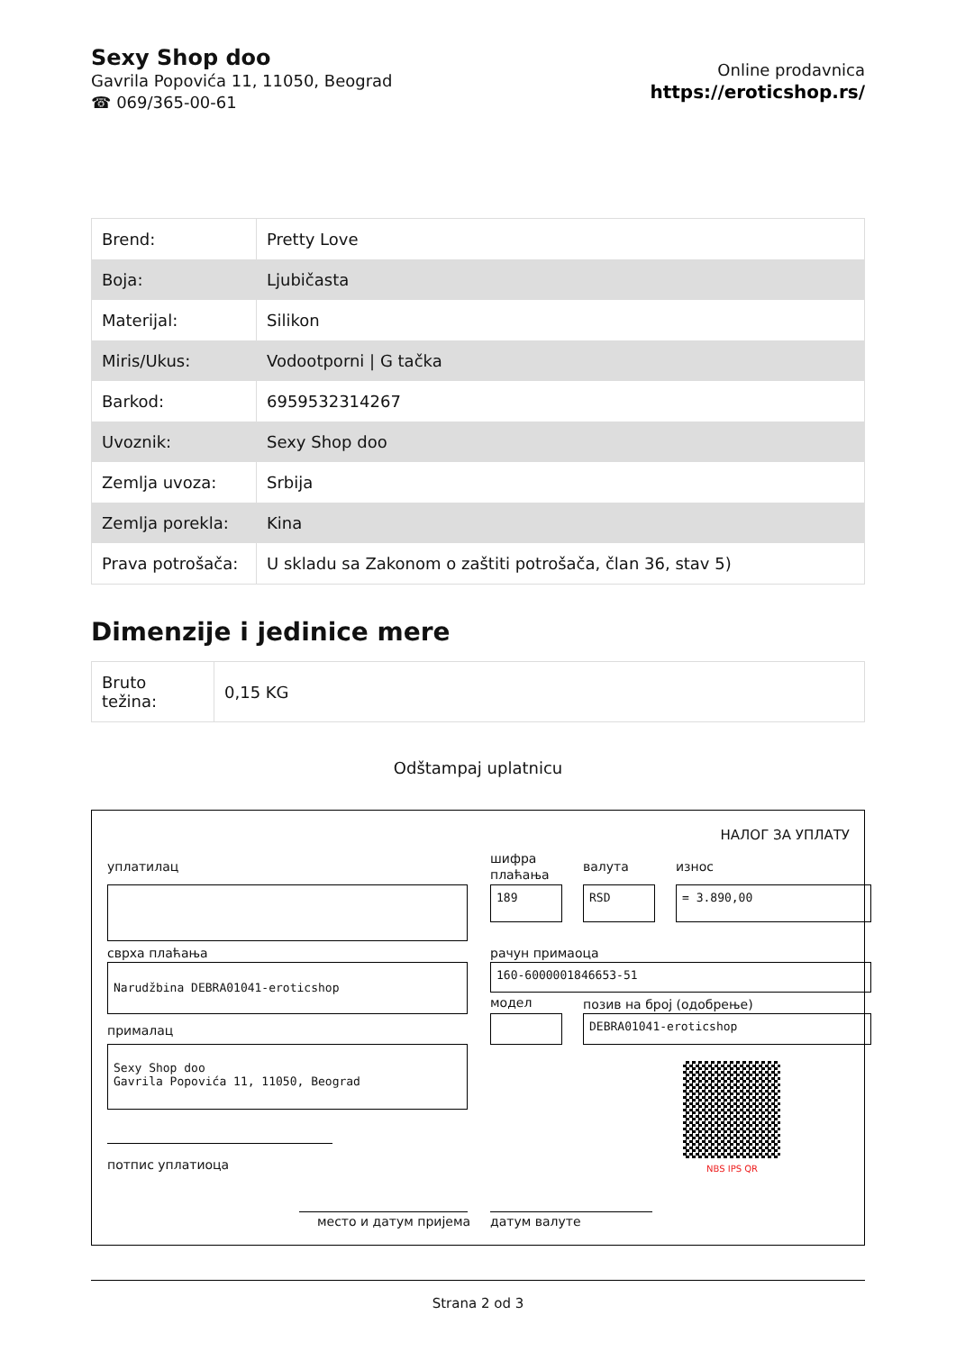Sexy Shop doo
Gavrila Popovića 11, 11050, Beograd
☎ 069/365-00-61
Online prodavnica
https://eroticshop.rs/
| Brend: | Pretty Love |
| Boja: | Ljubičasta |
| Materijal: | Silikon |
| Miris/Ukus: | Vodootporni / G tačka |
| Barkod: | 6959532314267 |
| Uvoznik: | Sexy Shop doo |
| Zemlja uvoza: | Srbija |
| Zemlja porekla: | Kina |
| Prava potrošača: | U skladu sa Zakonom o zaštiti potrošača, član 36, stav 5) |
Dimenzije i jedinice mere
| Bruto težina: | 0,15 KG |
Odštampaj uplatnicu
НАЛОГ ЗА УПЛАТУ
уплатилац
шифра
плаћања
валута износ
189 RSD = 3.890,00
сврха плаћања
Narudžbina DEBRA01041-eroticshop
рачун примаоца
160-6000001846653-51
модел позив на број (одобрење)
DEBRA01041-eroticshop
прималац
Sexy Shop doo
Gavrila Popovića 11, 11050, Beograd
NBS IPS QR
потпис уплатиоца
место и датум пријема датум валуте
Strana 2 od 3